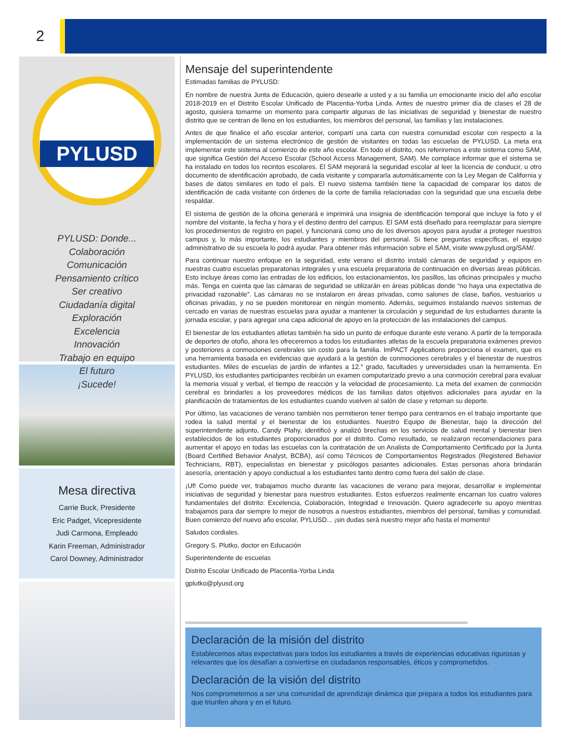2
PYLUSD
PYLUSD: Donde...
Colaboración
Comunicación
Pensamiento crítico
Ser creativo
Ciudadanía digital
Exploración
Excelencia
Innovación
Trabajo en equipo
El futuro
¡Sucede!
Mesa directiva
Carrie Buck, Presidente
Eric Padget, Vicepresidente
Judi Carmona, Empleado
Karin Freeman, Administrador
Carol Downey, Administrador
Mensaje del superintendente
Estimadas familias de PYLUSD:
En nombre de nuestra Junta de Educación, quiero desearle a usted y a su familia un emocionante inicio del año escolar 2018-2019 en el Distrito Escolar Unificado de Placentia-Yorba Linda. Antes de nuestro primer día de clases el 28 de agosto, quisiera tomarme un momento para compartir algunas de las iniciativas de seguridad y bienestar de nuestro distrito que se centran de lleno en los estudiantes, los miembros del personal, las familias y las instalaciones.
Antes de que finalice el año escolar anterior, compartí una carta con nuestra comunidad escolar con respecto a la implementación de un sistema electrónico de gestión de visitantes en todas las escuelas de PYLUSD. La meta era implementar este sistema al comienzo de este año escolar. En todo el distrito, nos referiremos a este sistema como SAM, que significa Gestión del Acceso Escolar (School Access Management, SAM). Me complace informar que el sistema se ha instalado en todos los recintos escolares. El SAM mejorará la seguridad escolar al leer la licencia de conducir, u otro documento de identificación aprobado, de cada visitante y compararla automáticamente con la Ley Megan de California y bases de datos similares en todo el país. El nuevo sistema también tiene la capacidad de comparar los datos de identificación de cada visitante con órdenes de la corte de familia relacionadas con la seguridad que una escuela debe respaldar.
El sistema de gestión de la oficina generará e imprimirá una insignia de identificación temporal que incluye la foto y el nombre del visitante, la fecha y hora y el destino dentro del campus. El SAM está diseñado para reemplazar para siempre los procedimientos de registro en papel, y funcionará como uno de los diversos apoyos para ayudar a proteger nuestros campus y, lo más importante, los estudiantes y miembros del personal. Si tiene preguntas específicas, el equipo administrativo de su escuela lo podrá ayudar. Para obtener más información sobre el SAM, visite www.pylusd.org/SAM/.
Para continuar nuestro enfoque en la seguridad, este verano el distrito instaló cámaras de seguridad y equipos en nuestras cuatro escuelas preparatorias integrales y una escuela preparatoria de continuación en diversas áreas públicas. Esto incluye áreas como las entradas de los edificios, los estacionamientos, los pasillos, las oficinas principales y mucho más. Tenga en cuenta que las cámaras de seguridad se utilizarán en áreas públicas donde “no haya una expectativa de privacidad razonable”. Las cámaras no se instalaron en áreas privadas, como salones de clase, baños, vestuarios u oficinas privadas, y no se pueden monitorear en ningún momento. Además, seguimos instalando nuevos sistemas de cercado en varias de nuestras escuelas para ayudar a mantener la circulación y seguridad de los estudiantes durante la jornada escolar, y para agregar una capa adicional de apoyo en la protección de las instalaciones del campus.
El bienestar de los estudiantes atletas también ha sido un punto de enfoque durante este verano. A partir de la temporada de deportes de otoño, ahora les ofreceremos a todos los estudiantes atletas de la escuela preparatoria exámenes previos y posteriores a conmociones cerebrales sin costo para la familia. ImPACT Applications proporciona el examen, que es una herramienta basada en evidencias que ayudará a la gestión de conmociones cerebrales y el bienestar de nuestros estudiantes. Miles de escuelas de jardín de infantes a 12.° grado, facultades y universidades usan la herramienta. En PYLUSD, los estudiantes participantes recibirán un examen computarizado previo a una conmoción cerebral para evaluar la memoria visual y verbal, el tiempo de reacción y la velocidad de procesamiento. La meta del examen de conmoción cerebral es brindarles a los proveedores médicos de las familias datos objetivos adicionales para ayudar en la planificación de tratamientos de los estudiantes cuando vuelven al salón de clase y retoman su deporte.
Por último, las vacaciones de verano también nos permitieron tener tiempo para centrarnos en el trabajo importante que rodea la salud mental y el bienestar de los estudiantes. Nuestro Equipo de Bienestar, bajo la dirección del superintendente adjunto, Candy Plahy, identificó y analizó brechas en los servicios de salud mental y bienestar bien establecidos de los estudiantes proporcionados por el distrito. Como resultado, se realizaron recomendaciones para aumentar el apoyo en todas las escuelas con la contratación de un Analista de Comportamiento Certificado por la Junta (Board Certified Behavior Analyst, BCBA), así como Técnicos de Comportamientos Registrados (Registered Behavior Technicians, RBT), especialistas en bienestar y psicólogos pasantes adicionales. Estas personas ahora brindarán asesoría, orientación y apoyo conductual a los estudiantes tanto dentro como fuera del salón de clase.
¡Uf! Como puede ver, trabajamos mucho durante las vacaciones de verano para mejorar, desarrollar e implementar iniciativas de seguridad y bienestar para nuestros estudiantes. Estos esfuerzos realmente encarnan los cuatro valores fundamentales del distrito: Excelencia, Colaboración, Integridad e Innovación. Quiero agradecerle su apoyo mientras trabajamos para dar siempre lo mejor de nosotros a nuestros estudiantes, miembros del personal, familias y comunidad. Buen comienzo del nuevo año escolar, PYLUSD... ¡sin dudas será nuestro mejor año hasta el momento!
Saludos cordiales.
Gregory S. Plutko, doctor en Educación
Superintendente de escuelas
Distrito Escolar Unificado de Placentia-Yorba Linda
gplutko@plyusd.org
Declaración de la misión del distrito
Establecemos altas expectativas para todos los estudiantes a través de experiencias educativas rigurosas y relevantes que los desafían a convertirse en ciudadanos responsables, éticos y comprometidos.
Declaración de la visión del distrito
Nos comprometemos a ser una comunidad de aprendizaje dinámica que prepara a todos los estudiantes para que triunfen ahora y en el futuro.